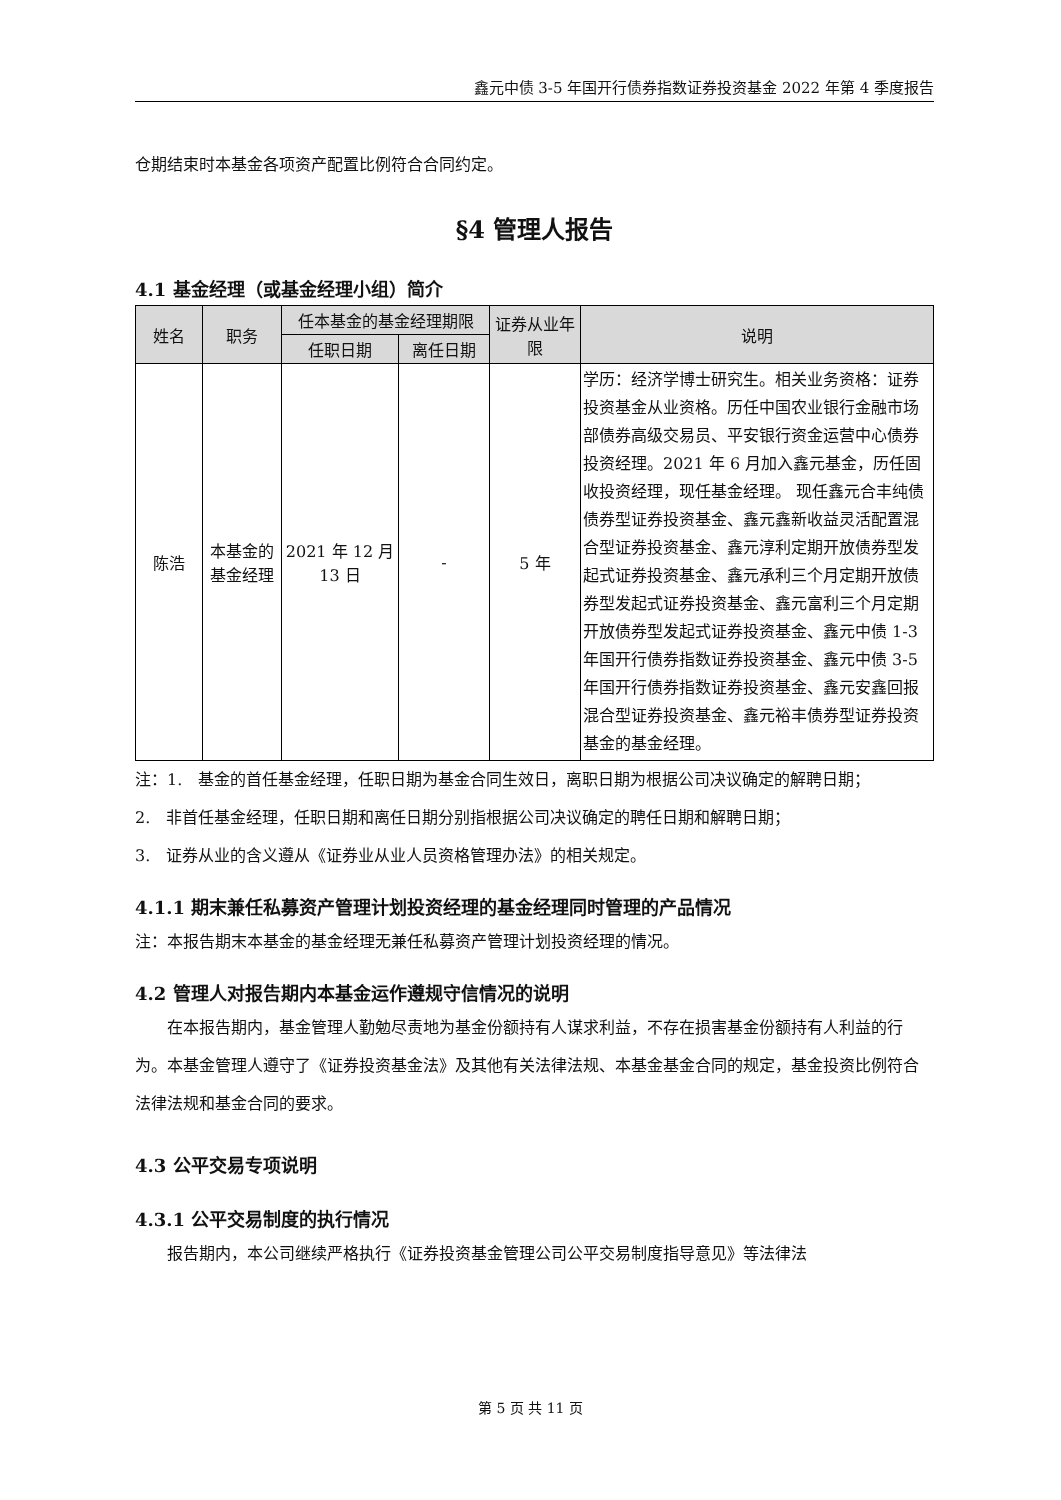鑫元中债 3-5 年国开行债券指数证券投资基金 2022 年第 4 季度报告
仓期结束时本基金各项资产配置比例符合合同约定。
§4 管理人报告
4.1 基金经理（或基金经理小组）简介
| 姓名 | 职务 | 任本基金的基金经理期限 | | 证券从业年限 | 说明 |
| --- | --- | --- | --- | --- | --- |
| | | 任职日期 | 离任日期 | | |
| 陈浩 | 本基金的基金经理 | 2021 年 12 月 13 日 | - | 5 年 | 学历：经济学博士研究生。相关业务资格：证券投资基金从业资格。历任中国农业银行金融市场部债券高级交易员、平安银行资金运营中心债券投资经理。2021 年 6 月加入鑫元基金，历任固收投资经理，现任基金经理。 现任鑫元合丰纯债债券型证券投资基金、鑫元鑫新收益灵活配置混合型证券投资基金、鑫元淳利定期开放债券型发起式证券投资基金、鑫元承利三个月定期开放债券型发起式证券投资基金、鑫元富利三个月定期开放债券型发起式证券投资基金、鑫元中债 1-3 年国开行债券指数证券投资基金、鑫元中债 3-5 年国开行债券指数证券投资基金、鑫元安鑫回报混合型证券投资基金、鑫元裕丰债券型证券投资基金的基金经理。 |
注：1.　基金的首任基金经理，任职日期为基金合同生效日，离职日期为根据公司决议确定的解聘日期；
2.　非首任基金经理，任职日期和离任日期分别指根据公司决议确定的聘任日期和解聘日期；
3.　证券从业的含义遵从《证券业从业人员资格管理办法》的相关规定。
4.1.1 期末兼任私募资产管理计划投资经理的基金经理同时管理的产品情况
注：本报告期末本基金的基金经理无兼任私募资产管理计划投资经理的情况。
4.2 管理人对报告期内本基金运作遵规守信情况的说明
在本报告期内，基金管理人勤勉尽责地为基金份额持有人谋求利益，不存在损害基金份额持有人利益的行为。本基金管理人遵守了《证券投资基金法》及其他有关法律法规、本基金基金合同的规定，基金投资比例符合法律法规和基金合同的要求。
4.3 公平交易专项说明
4.3.1 公平交易制度的执行情况
报告期内，本公司继续严格执行《证券投资基金管理公司公平交易制度指导意见》等法律法
第 5 页 共 11 页